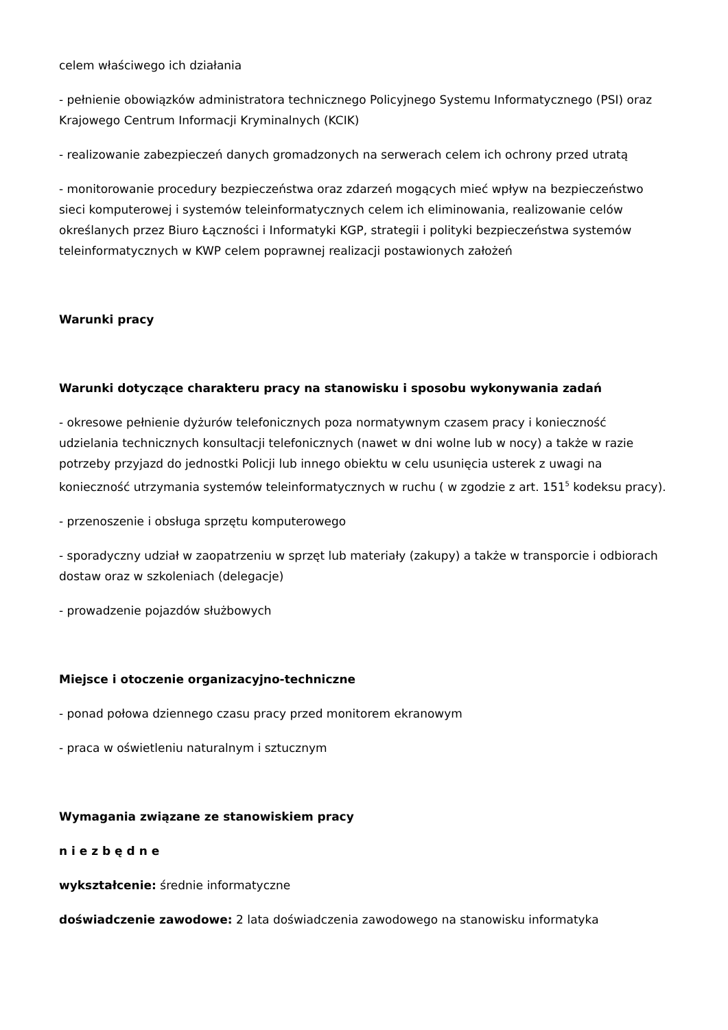celem właściwego ich działania
- pełnienie obowiązków administratora technicznego Policyjnego Systemu Informatycznego (PSI) oraz Krajowego Centrum Informacji Kryminalnych (KCIK)
- realizowanie zabezpieczeń danych gromadzonych na serwerach celem ich ochrony przed utratą
- monitorowanie procedury bezpieczeństwa oraz zdarzeń mogących mieć wpływ na bezpieczeństwo sieci komputerowej i systemów teleinformatycznych celem ich eliminowania, realizowanie celów określanych przez Biuro Łączności i Informatyki KGP, strategii i polityki bezpieczeństwa systemów teleinformatycznych w KWP celem poprawnej realizacji postawionych założeń
Warunki pracy
Warunki dotyczące charakteru pracy na stanowisku i sposobu wykonywania zadań
- okresowe pełnienie dyżurów telefonicznych poza normatywnym czasem pracy i konieczność udzielania technicznych konsultacji telefonicznych (nawet w dni wolne lub w nocy) a także w razie potrzeby przyjazd do jednostki Policji lub innego obiektu w celu usunięcia usterek z uwagi na konieczność utrzymania systemów teleinformatycznych w ruchu ( w zgodzie z art. 151<sup>5</sup> kodeksu pracy).
- przenoszenie i obsługa sprzętu komputerowego
- sporadyczny udział w zaopatrzeniu w sprzęt lub materiały (zakupy) a także w transporcie i odbiorach dostaw oraz w szkoleniach (delegacje)
- prowadzenie pojazdów służbowych
Miejsce i otoczenie organizacyjno-techniczne
- ponad połowa dziennego czasu pracy przed monitorem ekranowym
- praca w oświetleniu naturalnym i sztucznym
Wymagania związane ze stanowiskiem pracy
n i e z b ę d n e
wykształcenie: średnie informatyczne
doświadczenie zawodowe: 2 lata doświadczenia zawodowego na stanowisku informatyka